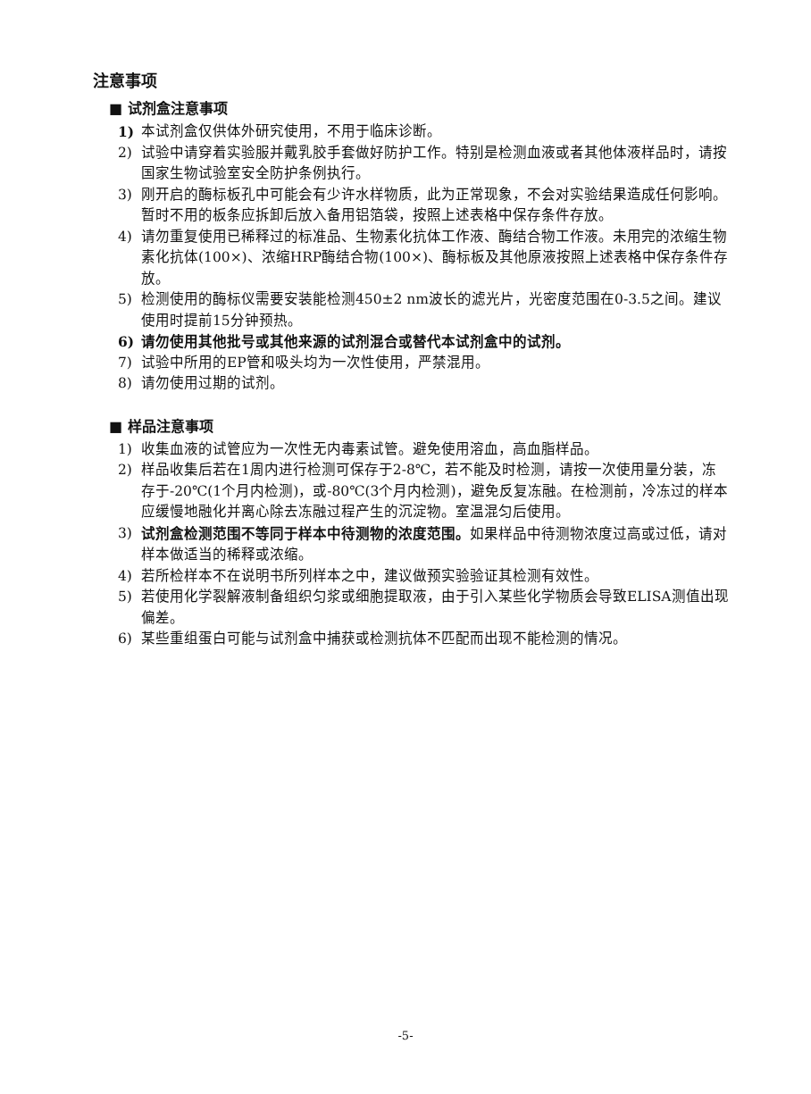注意事项
■ 试剂盒注意事项
1) 本试剂盒仅供体外研究使用，不用于临床诊断。
2) 试验中请穿着实验服并戴乳胶手套做好防护工作。特别是检测血液或者其他体液样品时，请按国家生物试验室安全防护条例执行。
3) 刚开启的酶标板孔中可能会有少许水样物质，此为正常现象，不会对实验结果造成任何影响。暂时不用的板条应拆卸后放入备用铝箔袋，按照上述表格中保存条件存放。
4) 请勿重复使用已稀释过的标准品、生物素化抗体工作液、酶结合物工作液。未用完的浓缩生物素化抗体(100×)、浓缩HRP酶结合物(100×)、酶标板及其他原液按照上述表格中保存条件存放。
5) 检测使用的酶标仪需要安装能检测450±2 nm波长的滤光片，光密度范围在0-3.5之间。建议使用时提前15分钟预热。
6) 请勿使用其他批号或其他来源的试剂混合或替代本试剂盒中的试剂。
7) 试验中所用的EP管和吸头均为一次性使用，严禁混用。
8) 请勿使用过期的试剂。
■ 样品注意事项
1) 收集血液的试管应为一次性无内毒素试管。避免使用溶血，高血脂样品。
2) 样品收集后若在1周内进行检测可保存于2-8℃，若不能及时检测，请按一次使用量分装，冻存于-20℃(1个月内检测)，或-80℃(3个月内检测)，避免反复冻融。在检测前，冷冻过的样本应缓慢地融化并离心除去冻融过程产生的沉淀物。室温混匀后使用。
3) 试剂盒检测范围不等同于样本中待测物的浓度范围。如果样品中待测物浓度过高或过低，请对样本做适当的稀释或浓缩。
4) 若所检样本不在说明书所列样本之中，建议做预实验验证其检测有效性。
5) 若使用化学裂解液制备组织匀浆或细胞提取液，由于引入某些化学物质会导致ELISA测值出现偏差。
6) 某些重组蛋白可能与试剂盒中捕获或检测抗体不匹配而出现不能检测的情况。
-5-